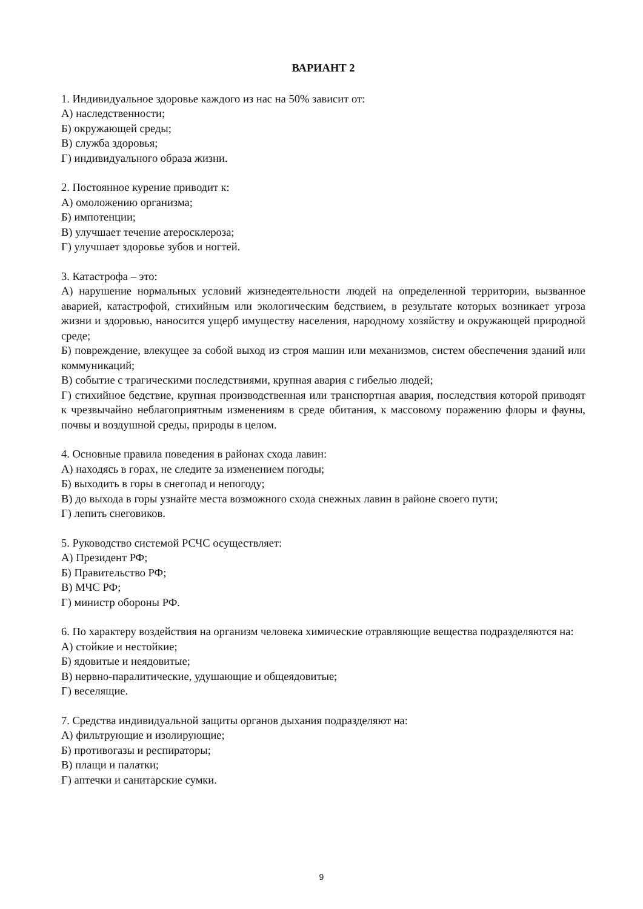ВАРИАНТ 2
1. Индивидуальное здоровье каждого из нас на 50% зависит от:
А) наследственности;
Б) окружающей среды;
В) служба здоровья;
Г) индивидуального образа жизни.
2. Постоянное курение приводит к:
А) омоложению организма;
Б) импотенции;
В) улучшает течение атеросклероза;
Г) улучшает здоровье зубов и ногтей.
3. Катастрофа – это:
А) нарушение нормальных условий жизнедеятельности людей на определенной территории, вызванное аварией, катастрофой, стихийным или экологическим бедствием, в результате которых возникает угроза жизни и здоровью, наносится ущерб имуществу населения, народному хозяйству и окружающей природной среде;
Б) повреждение, влекущее за собой выход из строя машин или механизмов, систем обеспечения зданий или коммуникаций;
В) событие с трагическими последствиями, крупная авария с гибелью людей;
Г) стихийное бедствие, крупная производственная или транспортная авария, последствия которой приводят к чрезвычайно неблагоприятным изменениям в среде обитания, к массовому поражению флоры и фауны, почвы и воздушной среды, природы в целом.
4. Основные правила поведения в районах схода лавин:
А) находясь в горах, не следите за изменением погоды;
Б) выходить в горы в снегопад и непогоду;
В) до выхода в горы узнайте места возможного схода снежных лавин в районе своего пути;
Г) лепить снеговиков.
5. Руководство системой РСЧС осуществляет:
А) Президент РФ;
Б) Правительство РФ;
В) МЧС РФ;
Г) министр обороны РФ.
6. По характеру воздействия на организм человека химические отравляющие вещества подразделяются на:
А) стойкие и нестойкие;
Б) ядовитые и неядовитые;
В) нервно-паралитические, удушающие и общеядовитые;
Г) веселящие.
7. Средства индивидуальной защиты органов дыхания подразделяют на:
А) фильтрующие и изолирующие;
Б) противогазы и респираторы;
В) плащи и палатки;
Г) аптечки и санитарские сумки.
9